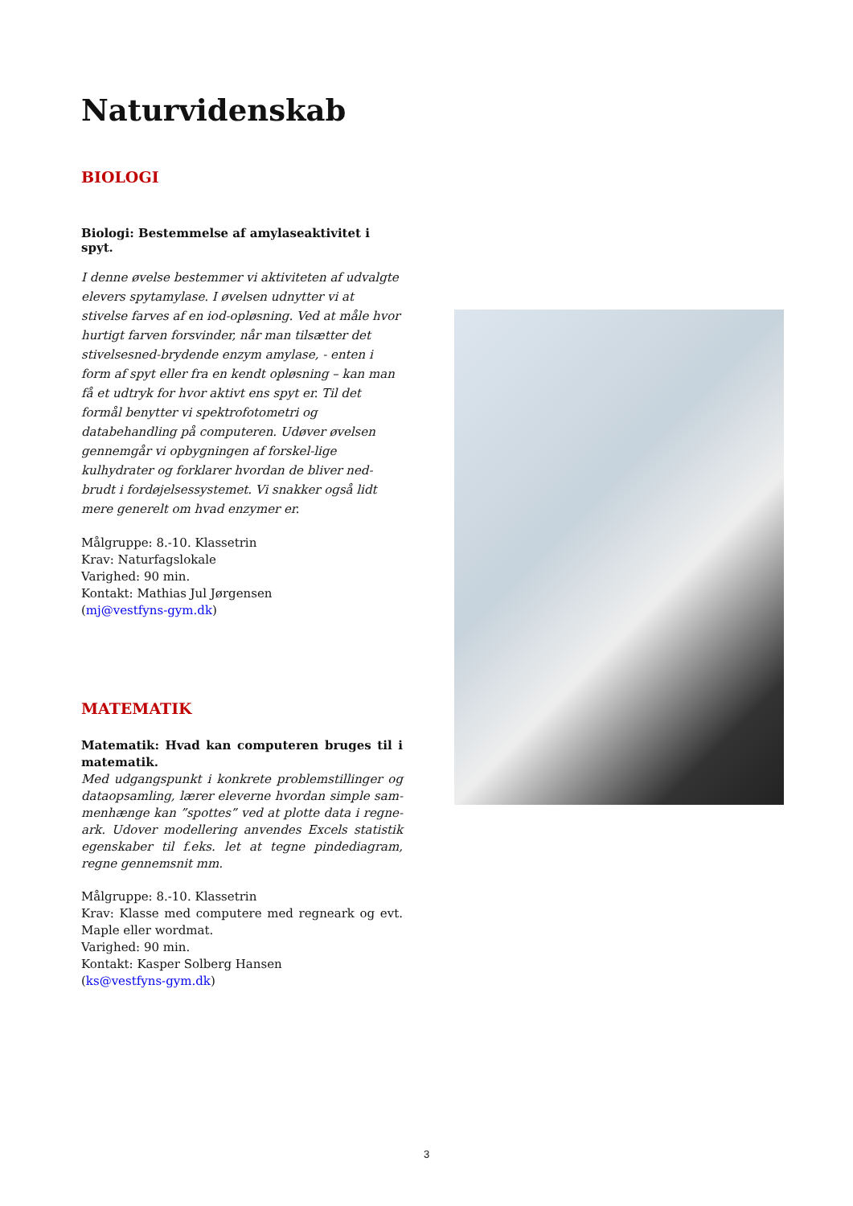Naturvidenskab
BIOLOGI
Biologi: Bestemmelse af amylaseaktivitet i spyt.
I denne øvelse bestemmer vi aktiviteten af udvalgte elevers spytamylase. I øvelsen udnytter vi at stivelse farves af en iod-opløsning. Ved at måle hvor hurtigt farven forsvinder, når man tilsætter det stivelsesned-brydende enzym amylase, - enten i form af spyt eller fra en kendt opløsning – kan man få et udtryk for hvor aktivt ens spyt er. Til det formål benytter vi spektrofotometri og databehandling på computeren. Udøver øvelsen gennemgår vi opbygningen af forskel-lige kulhydrater og forklarer hvordan de bliver ned-brudt i fordøjelsessystemet. Vi snakker også lidt mere generelt om hvad enzymer er.
Målgruppe: 8.-10. Klassetrin
Krav: Naturfagslokale
Varighed: 90 min.
Kontakt: Mathias Jul Jørgensen
(mj@vestfyns-gym.dk)
MATEMATIK
Matematik: Hvad kan computeren bruges til i matematik.
Med udgangspunkt i konkrete problemstillinger og dataopsamling, lærer eleverne hvordan simple sam-menhænge kan ”spottes” ved at plotte data i regne-ark. Udover modellering anvendes Excels statistik egenskaber til f.eks. let at tegne pindediagram, regne gennemsnit mm.
Målgruppe: 8.-10. Klassetrin
Krav: Klasse med computere med regneark og evt. Maple eller wordmat.
Varighed: 90 min.
Kontakt: Kasper Solberg Hansen
(ks@vestfyns-gym.dk)
3